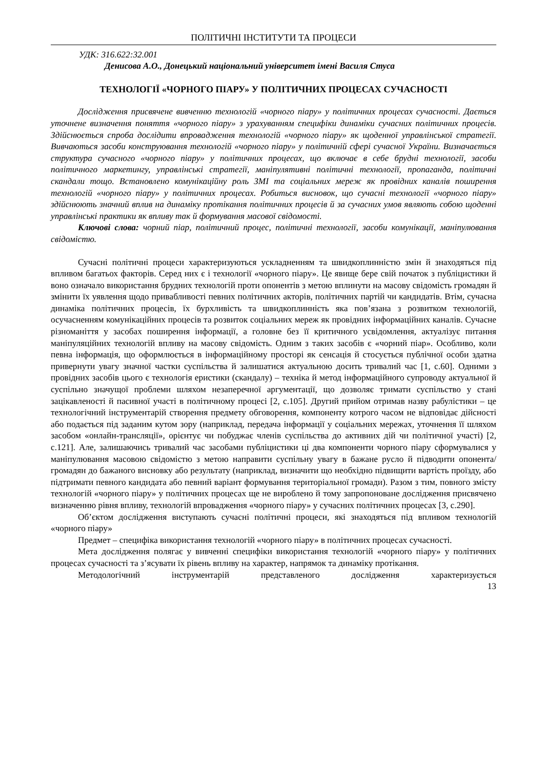ПОЛІТИЧНІ ІНСТИТУТИ ТА ПРОЦЕСИ
УДК: 316.622:32.001
Денисова А.О., Донецький національний університет імені Василя Стуса
ТЕХНОЛОГІЇ «ЧОРНОГО ПІАРУ» У ПОЛІТИЧНИХ ПРОЦЕСАХ СУЧАСНОСТІ
Дослідження присвячене вивченню технологій «чорного піару» у політичних процесах сучасності. Дається уточнене визначення поняття «чорного піару» з урахуванням специфіки динаміки сучасних політичних процесів. Здійснюється спроба дослідити впровадження технологій «чорного піару» як щоденної управлінської стратегії. Вивчаються засоби конструювання технологій «чорного піару» у політичній сфері сучасної України. Визначається структура сучасного «чорного піару» у політичних процесах, що включає в себе брудні технології, засоби політичного маркетингу, управлінські стратегії, маніпулятивні політичні технології, пропаганда, політичні скандали тощо. Встановлено комунікаційну роль ЗМІ та соціальних мереж як провідних каналів поширення технологій «чорного піару» у політичних процесах. Робиться висновок, що сучасні технології «чорного піару» здійснюють значний вплив на динаміку протікання політичних процесів й за сучасних умов являють собою щоденні управлінські практики як впливу так й формування масової свідомості.
Ключові слова: чорний піар, політичний процес, політичні технології, засоби комунікації, маніпулювання свідомістю.
Сучасні політичні процеси характеризуються ускладненням та швидкоплинністю змін й знаходяться під впливом багатьох факторів. Серед них є і технології «чорного піару». Це явище бере свій початок з публіцистики й воно означало використання брудних технологій проти опонентів з метою вплинути на масову свідомість громадян й змінити їх уявлення щодо привабливості певних політичних акторів, політичних партій чи кандидатів. Втім, сучасна динаміка політичних процесів, їх бурхливість та швидкоплинність яка пов’язана з розвитком технологій, осучасненням комунікаційних процесів та розвиток соціальних мереж як провідних інформаційних каналів. Сучасне різноманіття у засобах поширення інформації, а головне без її критичного усвідомлення, актуалізує питання маніпуляційних технологій впливу на масову свідомість. Одним з таких засобів є «чорний піар». Особливо, коли певна інформація, що оформлюється в інформаційному просторі як сенсація й стосується публічної особи здатна привернути увагу значної частки суспільства й залишатися актуальною досить тривалий час [1, с.60]. Одними з провідних засобів цього є технологія еристики (скандалу) – техніка й метод інформаційного супроводу актуальної й суспільно значущої проблеми шляхом незаперечної аргументації, що дозволяє тримати суспільство у стані зацікавленості й пасивної участі в політичному процесі [2, с.105]. Другий прийом отримав назву рабулістики – це технологічний інструментарій створення предмету обговорення, компоненту котрого часом не відповідає дійсності або подається під заданим кутом зору (наприклад, передача інформації у соціальних мережах, уточнення її шляхом засобом «онлайн-трансляції», орієнтує чи побуджає членів суспільства до активних дій чи політичної участі) [2, с.121]. Але, залишаючись тривалий час засобами публіцистики ці два компоненти чорного піару сформувалися у маніпулювання масовою свідомістю з метою направити суспільну увагу в бажане русло й підводити опонента/громадян до бажаного висновку або результату (наприклад, визначити що необхідно підвищити вартість проїзду, або підтримати певного кандидата або певний варіант формування територіальної громади). Разом з тим, повного змісту технологій «чорного піару» у політичних процесах ще не вироблено й тому запропоноване дослідження присвячено визначенню рівня впливу, технологій впровадження «чорного піару» у сучасних політичних процесах [3, с.290].
Об’єктом дослідження виступають сучасні політичні процеси, які знаходяться під впливом технологій «чорного піару»
Предмет – специфіка використання технологій «чорного піару» в політичних процесах сучасності.
Мета дослідження полягає у вивченні специфіки використання технологій «чорного піару» у політичних процесах сучасності та з’ясувати їх рівень впливу на характер, напрямок та динаміку протікання.
Методологічний інструментарій представленого дослідження характеризується
13